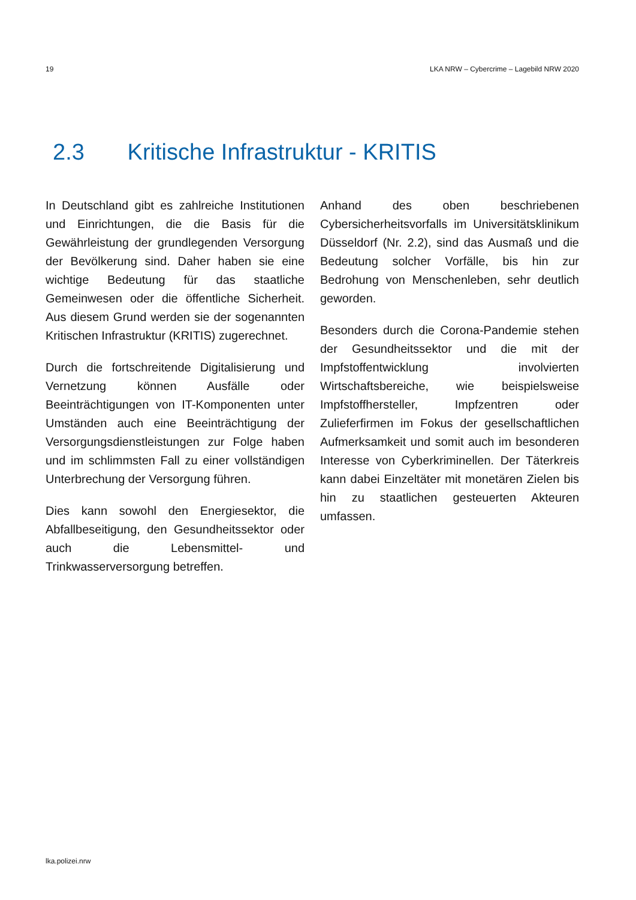19 LKA NRW – Cybercrime – Lagebild NRW 2020
2.3 Kritische Infrastruktur - KRITIS
In Deutschland gibt es zahlreiche Institutionen und Einrichtungen, die die Basis für die Gewährleistung der grundlegenden Versorgung der Bevölkerung sind. Daher haben sie eine wichtige Bedeutung für das staatliche Gemeinwesen oder die öffentliche Sicherheit. Aus diesem Grund werden sie der sogenannten Kritischen Infrastruktur (KRITIS) zugerechnet.
Durch die fortschreitende Digitalisierung und Vernetzung können Ausfälle oder Beeinträchtigungen von IT-Komponenten unter Umständen auch eine Beeinträchtigung der Versorgungsdienstleistungen zur Folge haben und im schlimmsten Fall zu einer vollständigen Unterbrechung der Versorgung führen.
Dies kann sowohl den Energiesektor, die Abfallbeseitigung, den Gesundheitssektor oder auch die Lebensmittel- und Trinkwasserversorgung betreffen.
Anhand des oben beschriebenen Cybersicherheitsvorfalls im Universitätsklinikum Düsseldorf (Nr. 2.2), sind das Ausmaß und die Bedeutung solcher Vorfälle, bis hin zur Bedrohung von Menschenleben, sehr deutlich geworden.
Besonders durch die Corona-Pandemie stehen der Gesundheitssektor und die mit der Impfstoffentwicklung involvierten Wirtschaftsbereiche, wie beispielsweise Impfstoffhersteller, Impfzentren oder Zulieferfirmen im Fokus der gesellschaftlichen Aufmerksamkeit und somit auch im besonderen Interesse von Cyberkriminellen. Der Täterkreis kann dabei Einzeltäter mit monetären Zielen bis hin zu staatlichen gesteuerten Akteuren umfassen.
lka.polizei.nrw